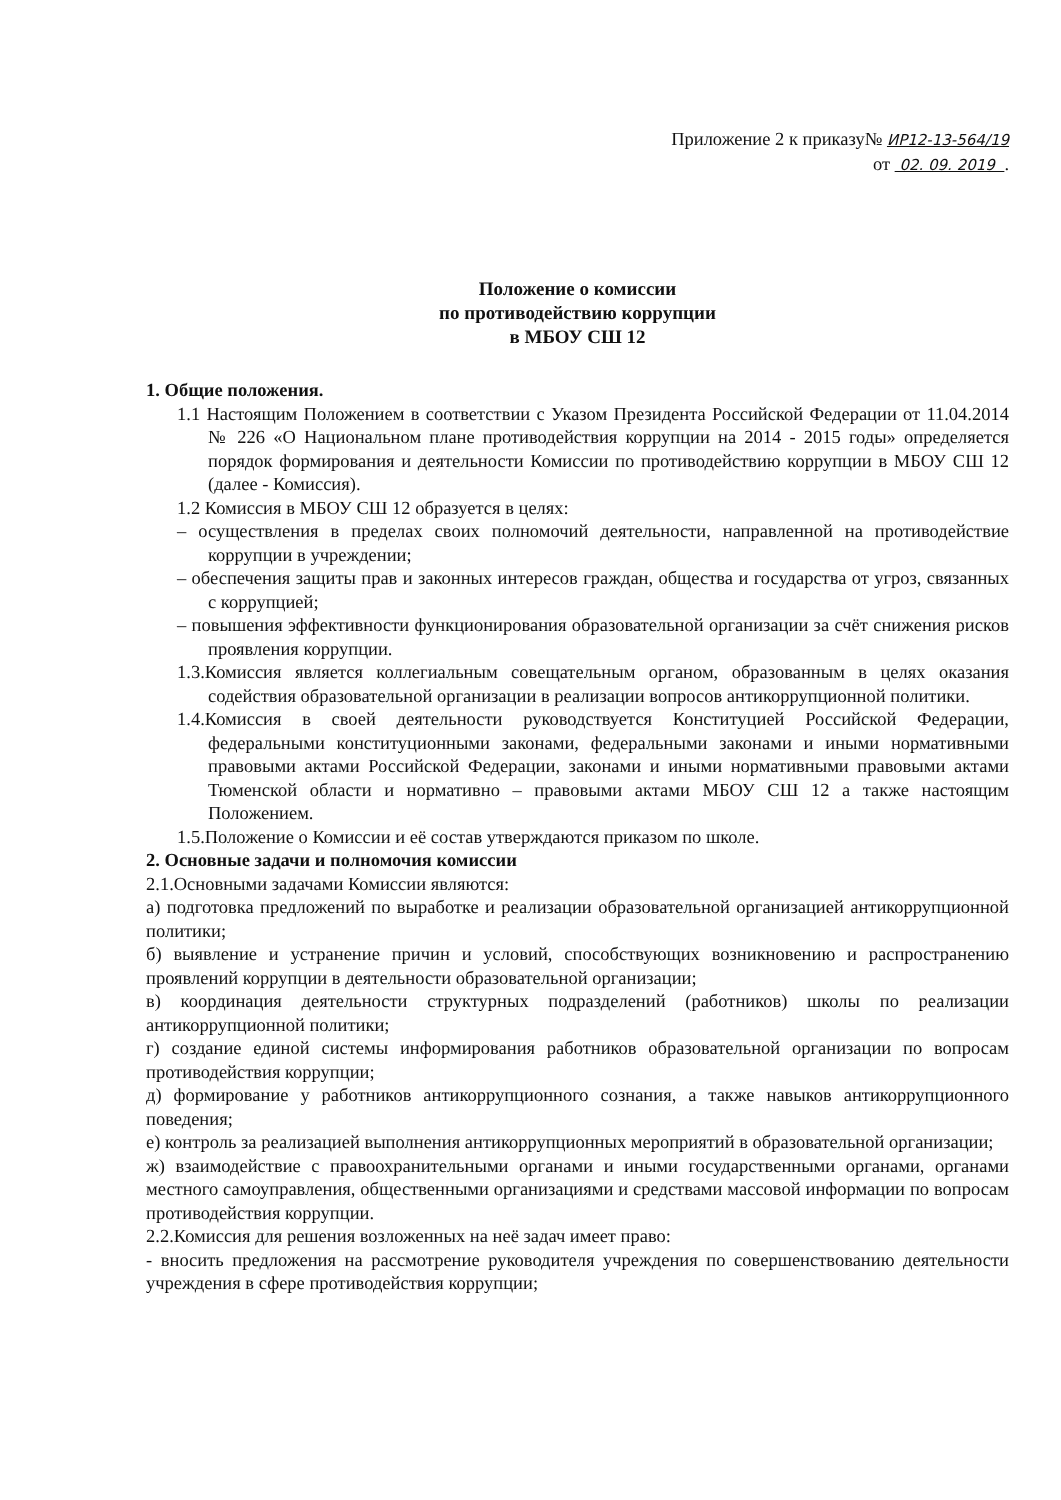Приложение 2 к приказу№ ИР12-13-564/19
от 02. 09. 2019 .
Положение о комиссии
по противодействию коррупции
в МБОУ СШ 12
1. Общие положения.
1.1 Настоящим Положением в соответствии с Указом Президента Российской Федерации от 11.04.2014 № 226 «О Национальном плане противодействия коррупции на 2014 - 2015 годы» определяется порядок формирования и деятельности Комиссии по противодействию коррупции в МБОУ СШ 12 (далее - Комиссия).
1.2 Комиссия в МБОУ СШ 12 образуется в целях:
– осуществления в пределах своих полномочий деятельности, направленной на противодействие коррупции в учреждении;
– обеспечения защиты прав и законных интересов граждан, общества и государства от угроз, связанных с коррупцией;
– повышения эффективности функционирования образовательной организации за счёт снижения рисков проявления коррупции.
1.3.Комиссия является коллегиальным совещательным органом, образованным в целях оказания содействия образовательной организации в реализации вопросов антикоррупционной политики.
1.4.Комиссия в своей деятельности руководствуется Конституцией Российской Федерации, федеральными конституционными законами, федеральными законами и иными нормативными правовыми актами Российской Федерации, законами и иными нормативными правовыми актами Тюменской области и нормативно – правовыми актами МБОУ СШ 12 а также настоящим Положением.
1.5.Положение о Комиссии и её состав утверждаются приказом по школе.
2. Основные задачи и полномочия комиссии
2.1.Основными задачами Комиссии являются:
а) подготовка предложений по выработке и реализации образовательной организацией антикоррупционной политики;
б) выявление и устранение причин и условий, способствующих возникновению и распространению проявлений коррупции в деятельности образовательной организации;
в) координация деятельности структурных подразделений (работников) школы по реализации антикоррупционной политики;
г) создание единой системы информирования работников образовательной организации по вопросам противодействия коррупции;
д) формирование у работников антикоррупционного сознания, а также навыков антикоррупционного поведения;
е) контроль за реализацией выполнения антикоррупционных мероприятий в образовательной организации;
ж) взаимодействие с правоохранительными органами и иными государственными органами, органами местного самоуправления, общественными организациями и средствами массовой информации по вопросам противодействия коррупции.
2.2.Комиссия для решения возложенных на неё задач имеет право:
- вносить предложения на рассмотрение руководителя учреждения по совершенствованию деятельности учреждения в сфере противодействия коррупции;